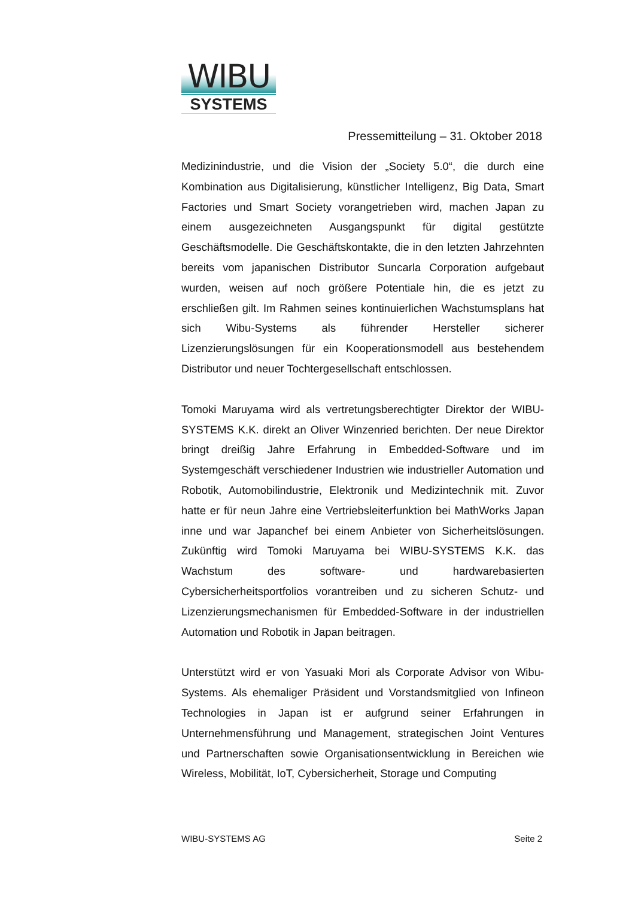WIBU
SYSTEMS
Pressemitteilung – 31. Oktober 2018
Medizinindustrie, und die Vision der „Society 5.0“, die durch eine Kombination aus Digitalisierung, künstlicher Intelligenz, Big Data, Smart Factories und Smart Society vorangetrieben wird, machen Japan zu einem ausgezeichneten Ausgangspunkt für digital gestützte Geschäftsmodelle. Die Geschäftskontakte, die in den letzten Jahrzehnten bereits vom japanischen Distributor Suncarla Corporation aufgebaut wurden, weisen auf noch größere Potentiale hin, die es jetzt zu erschließen gilt. Im Rahmen seines kontinuierlichen Wachstumsplans hat sich Wibu-Systems als führender Hersteller sicherer Lizenzierungslösungen für ein Kooperationsmodell aus bestehendem Distributor und neuer Tochtergesellschaft entschlossen.
Tomoki Maruyama wird als vertretungsberechtigter Direktor der WIBU-SYSTEMS K.K. direkt an Oliver Winzenried berichten. Der neue Direktor bringt dreißig Jahre Erfahrung in Embedded-Software und im Systemgeschäft verschiedener Industrien wie industrieller Automation und Robotik, Automobilindustrie, Elektronik und Medizintechnik mit. Zuvor hatte er für neun Jahre eine Vertriebsleiterfunktion bei MathWorks Japan inne und war Japanchef bei einem Anbieter von Sicherheitslösungen. Zukünftig wird Tomoki Maruyama bei WIBU-SYSTEMS K.K. das Wachstum des software- und hardwarebasierten Cybersicherheitsportfolios vorantreiben und zu sicheren Schutz- und Lizenzierungsmechanismen für Embedded-Software in der industriellen Automation und Robotik in Japan beitragen.
Unterstützt wird er von Yasuaki Mori als Corporate Advisor von Wibu-Systems. Als ehemaliger Präsident und Vorstandsmitglied von Infineon Technologies in Japan ist er aufgrund seiner Erfahrungen in Unternehmensführung und Management, strategischen Joint Ventures und Partnerschaften sowie Organisationsentwicklung in Bereichen wie Wireless, Mobilität, IoT, Cybersicherheit, Storage und Computing
WIBU-SYSTEMS AG Seite 2